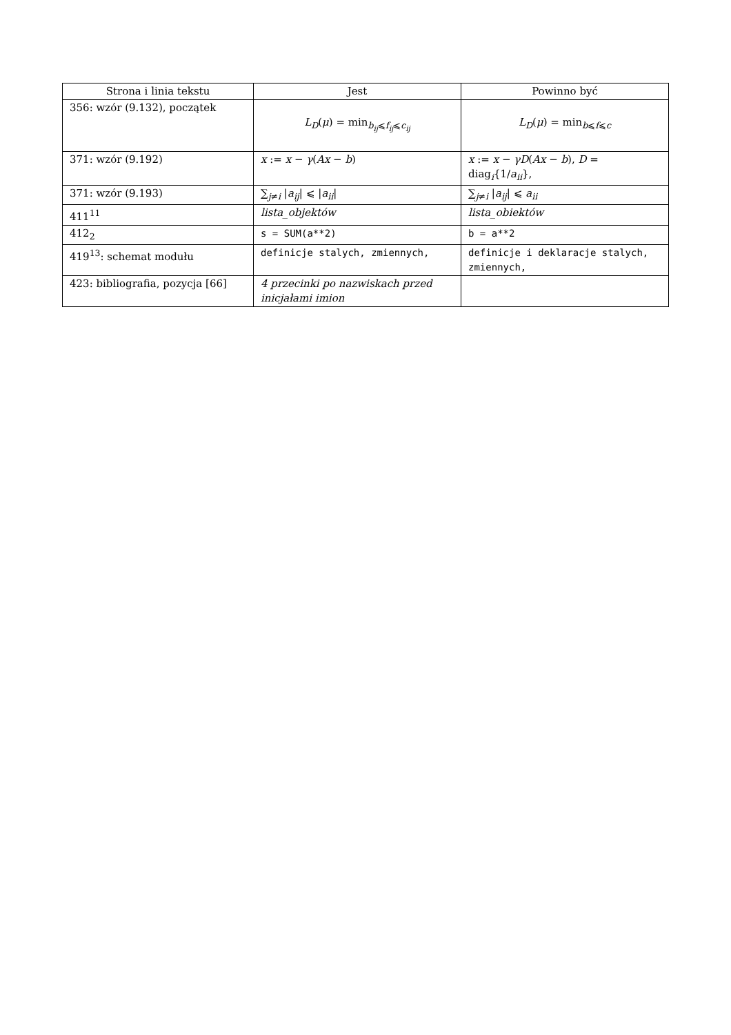| Strona i linia tekstu | Jest | Powinno być |
| --- | --- | --- |
| 356: wzór (9.132), początek | L<sub>D</sub>( μ ) = min<sub>b<sub>ij</sub>⩽f<sub>ij</sub>⩽c<sub>ij</sub></sub> | L<sub>D</sub>( μ ) = min<sub>b⩽f⩽c</sub> |
| 371: wzór (9.192) | x := x − γ ( Ax − b ) | x := x − γD ( Ax − b ), D = diag<sub>i</sub>{1/ a<sub>ii</sub> }, |
| 371: wzór (9.193) | ∑<sub>j≠i</sub> / a<sub>ij</sub> / ⩽ / a<sub>ii</sub> / | ∑<sub>j≠i</sub> / a<sub>ij</sub> / ⩽ a<sub>ii</sub> |
| 411<sup>11</sup> | lista_objektów | lista_obiektów |
| 412<sub>2</sub> | s = SUM(a**2) | b = a**2 |
| 419<sup>13</sup>: schemat modułu | definicje stalych, zmiennych, | definicje i deklaracje stalych, zmiennych, |
| 423: bibliografia, pozycja [66] | 4 przecinki po nazwiskach przed inicjałami imion | |